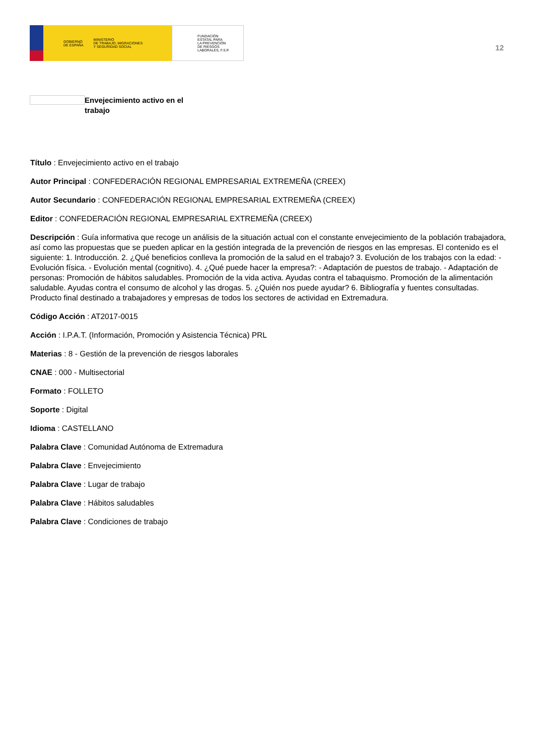GOBIERNO
DE ESPAÑA MINISTERIO
DE TRABAJO, MIGRACIONES
Y SEGURIDAD SOCIAL
FUNDACIÓN
ESTATAL PARA
LA PREVENCIÓN
DE RIESGOS
LABORALES, F.S.P.
12
Envejecimiento activo en el trabajo
Título : Envejecimiento activo en el trabajo
Autor Principal : CONFEDERACIÓN REGIONAL EMPRESARIAL EXTREMEÑA (CREEX)
Autor Secundario : CONFEDERACIÓN REGIONAL EMPRESARIAL EXTREMEÑA (CREEX)
Editor : CONFEDERACIÓN REGIONAL EMPRESARIAL EXTREMEÑA (CREEX)
Descripción : Guía informativa que recoge un análisis de la situación actual con el constante envejecimiento de la población trabajadora, así como las propuestas que se pueden aplicar en la gestión integrada de la prevención de riesgos en las empresas. El contenido es el siguiente: 1. Introducción. 2. ¿Qué beneficios conlleva la promoción de la salud en el trabajo? 3. Evolución de los trabajos con la edad: - Evolución física. - Evolución mental (cognitivo). 4. ¿Qué puede hacer la empresa?: - Adaptación de puestos de trabajo. - Adaptación de personas: Promoción de hábitos saludables. Promoción de la vida activa. Ayudas contra el tabaquismo. Promoción de la alimentación saludable. Ayudas contra el consumo de alcohol y las drogas. 5. ¿Quién nos puede ayudar? 6. Bibliografía y fuentes consultadas. Producto final destinado a trabajadores y empresas de todos los sectores de actividad en Extremadura.
Código Acción : AT2017-0015
Acción : I.P.A.T. (Información, Promoción y Asistencia Técnica) PRL
Materias : 8 - Gestión de la prevención de riesgos laborales
CNAE : 000 - Multisectorial
Formato : FOLLETO
Soporte : Digital
Idioma : CASTELLANO
Palabra Clave : Comunidad Autónoma de Extremadura
Palabra Clave : Envejecimiento
Palabra Clave : Lugar de trabajo
Palabra Clave : Hábitos saludables
Palabra Clave : Condiciones de trabajo